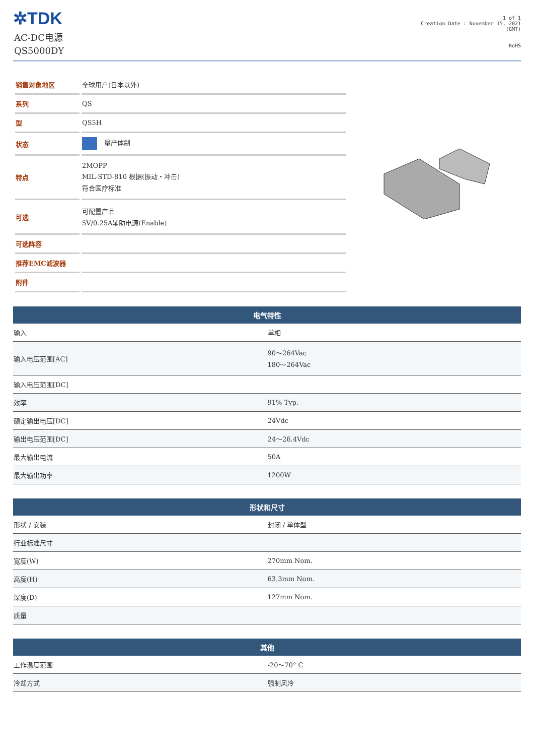✲TDK
AC-DC电源
QS5000DY
1 of 1
Creation Date : November 15, 2021
(GMT)
RoHS
| 销售对象地区 | 全球用户(日本以外) |
| 系列 | QS |
| 型 | QS5H |
| 状态 | 量产体制 |
| 特点 | 2MOPP MIL-STD-810 根据(振动・冲击) 符合医疗标准 |
| 可选 | 可配置产品 5V/0.25A辅助电源(Enable) |
| 可选阵容 | |
| 推荐EMC滤波器 | |
| 附件 | |
| 电气特性 | |
| --- | --- |
| 输入 | 单相 |
| 输入电压范围[AC] | 90～264Vac 180～264Vac |
| 输入电压范围[DC] | |
| 效率 | 91% Typ. |
| 额定输出电压[DC] | 24Vdc |
| 输出电压范围[DC] | 24～26.4Vdc |
| 最大输出电流 | 50A |
| 最大输出功率 | 1200W |
| 形状和尺寸 | |
| --- | --- |
| 形状 / 安装 | 封闭 / 单体型 |
| 行业标准尺寸 | |
| 宽度(W) | 270mm Nom. |
| 高度(H) | 63.3mm Nom. |
| 深度(D) | 127mm Nom. |
| 质量 | |
| 其他 | |
| --- | --- |
| 工作温度范围 | -20～70° C |
| 冷却方式 | 强制风冷 |